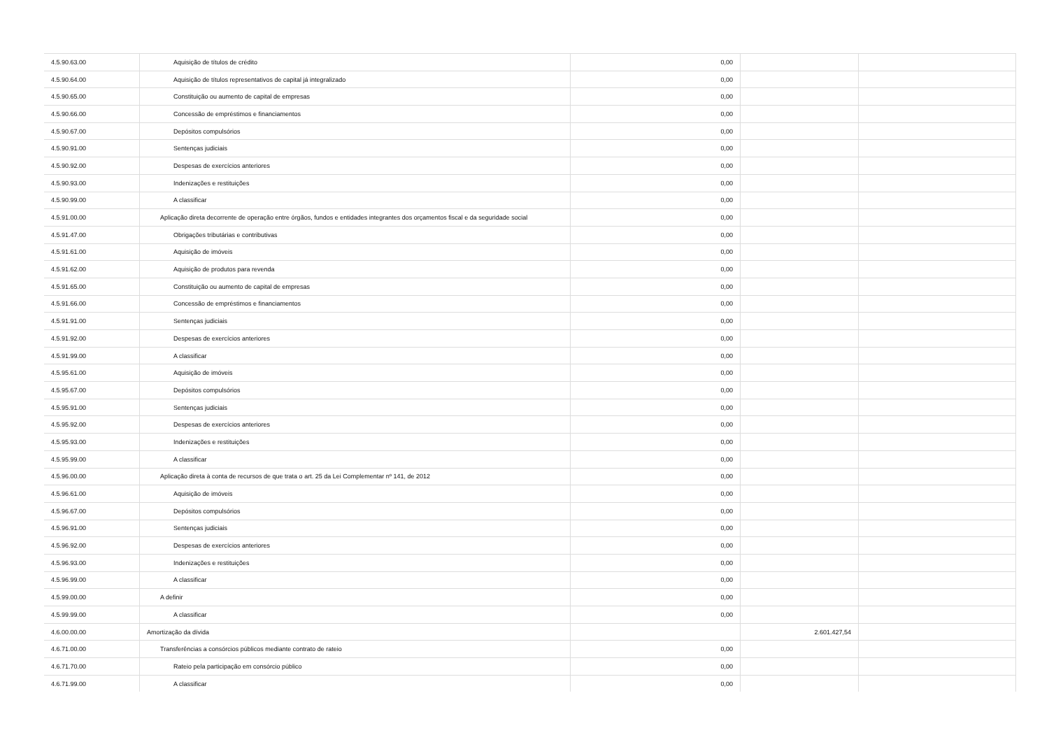| 4.5.90.63.00 | Aquisição de títulos de crédito | 0,00 | | |
| 4.5.90.64.00 | Aquisição de títulos representativos de capital já integralizado | 0,00 | | |
| 4.5.90.65.00 | Constituição ou aumento de capital de empresas | 0,00 | | |
| 4.5.90.66.00 | Concessão de empréstimos e financiamentos | 0,00 | | |
| 4.5.90.67.00 | Depósitos compulsórios | 0,00 | | |
| 4.5.90.91.00 | Sentenças judiciais | 0,00 | | |
| 4.5.90.92.00 | Despesas de exercícios anteriores | 0,00 | | |
| 4.5.90.93.00 | Indenizações e restituições | 0,00 | | |
| 4.5.90.99.00 | A classificar | 0,00 | | |
| 4.5.91.00.00 | Aplicação direta decorrente de operação entre órgãos, fundos e entidades integrantes dos orçamentos fiscal e da seguridade social | 0,00 | | |
| 4.5.91.47.00 | Obrigações tributárias e contributivas | 0,00 | | |
| 4.5.91.61.00 | Aquisição de imóveis | 0,00 | | |
| 4.5.91.62.00 | Aquisição de produtos para revenda | 0,00 | | |
| 4.5.91.65.00 | Constituição ou aumento de capital de empresas | 0,00 | | |
| 4.5.91.66.00 | Concessão de empréstimos e financiamentos | 0,00 | | |
| 4.5.91.91.00 | Sentenças judiciais | 0,00 | | |
| 4.5.91.92.00 | Despesas de exercícios anteriores | 0,00 | | |
| 4.5.91.99.00 | A classificar | 0,00 | | |
| 4.5.95.61.00 | Aquisição de imóveis | 0,00 | | |
| 4.5.95.67.00 | Depósitos compulsórios | 0,00 | | |
| 4.5.95.91.00 | Sentenças judiciais | 0,00 | | |
| 4.5.95.92.00 | Despesas de exercícios anteriores | 0,00 | | |
| 4.5.95.93.00 | Indenizações e restituições | 0,00 | | |
| 4.5.95.99.00 | A classificar | 0,00 | | |
| 4.5.96.00.00 | Aplicação direta à conta de recursos de que trata o art. 25 da Lei Complementar nº 141, de 2012 | 0,00 | | |
| 4.5.96.61.00 | Aquisição de imóveis | 0,00 | | |
| 4.5.96.67.00 | Depósitos compulsórios | 0,00 | | |
| 4.5.96.91.00 | Sentenças judiciais | 0,00 | | |
| 4.5.96.92.00 | Despesas de exercícios anteriores | 0,00 | | |
| 4.5.96.93.00 | Indenizações e restituições | 0,00 | | |
| 4.5.96.99.00 | A classificar | 0,00 | | |
| 4.5.99.00.00 | A definir | 0,00 | | |
| 4.5.99.99.00 | A classificar | 0,00 | | |
| 4.6.00.00.00 | Amortização da dívida | | 2.601.427,54 | |
| 4.6.71.00.00 | Transferências a consórcios públicos mediante contrato de rateio | 0,00 | | |
| 4.6.71.70.00 | Rateio pela participação em consórcio público | 0,00 | | |
| 4.6.71.99.00 | A classificar | 0,00 | | |